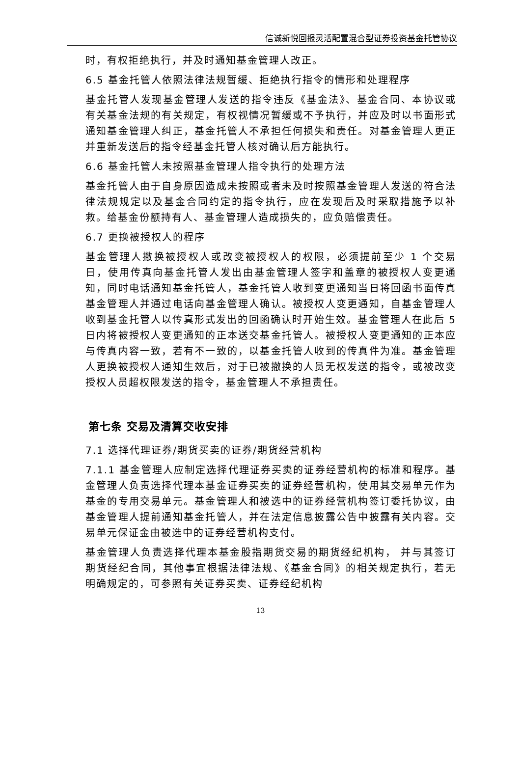信诚新悦回报灵活配置混合型证券投资基金托管协议
时，有权拒绝执行，并及时通知基金管理人改正。
6.5 基金托管人依照法律法规暂缓、拒绝执行指令的情形和处理程序
基金托管人发现基金管理人发送的指令违反《基金法》、基金合同、本协议或有关基金法规的有关规定，有权视情况暂缓或不予执行，并应及时以书面形式通知基金管理人纠正，基金托管人不承担任何损失和责任。对基金管理人更正并重新发送后的指令经基金托管人核对确认后方能执行。
6.6 基金托管人未按照基金管理人指令执行的处理方法
基金托管人由于自身原因造成未按照或者未及时按照基金管理人发送的符合法律法规规定以及基金合同约定的指令执行，应在发现后及时采取措施予以补救。给基金份额持有人、基金管理人造成损失的，应负赔偿责任。
6.7 更换被授权人的程序
基金管理人撤换被授权人或改变被授权人的权限，必须提前至少 1 个交易日，使用传真向基金托管人发出由基金管理人签字和盖章的被授权人变更通知，同时电话通知基金托管人，基金托管人收到变更通知当日将回函书面传真基金管理人并通过电话向基金管理人确认。被授权人变更通知，自基金管理人收到基金托管人以传真形式发出的回函确认时开始生效。基金管理人在此后 5 日内将被授权人变更通知的正本送交基金托管人。被授权人变更通知的正本应与传真内容一致，若有不一致的，以基金托管人收到的传真件为准。基金管理人更换被授权人通知生效后，对于已被撤换的人员无权发送的指令，或被改变授权人员超权限发送的指令，基金管理人不承担责任。
第七条 交易及清算交收安排
7.1 选择代理证券/期货买卖的证券/期货经营机构
7.1.1 基金管理人应制定选择代理证券买卖的证券经营机构的标准和程序。基金管理人负责选择代理本基金证券买卖的证券经营机构，使用其交易单元作为基金的专用交易单元。基金管理人和被选中的证券经营机构签订委托协议，由基金管理人提前通知基金托管人，并在法定信息披露公告中披露有关内容。交易单元保证金由被选中的证券经营机构支付。
基金管理人负责选择代理本基金股指期货交易的期货经纪机构， 并与其签订期货经纪合同，其他事宜根据法律法规、《基金合同》的相关规定执行，若无明确规定的，可参照有关证券买卖、证券经纪机构
13